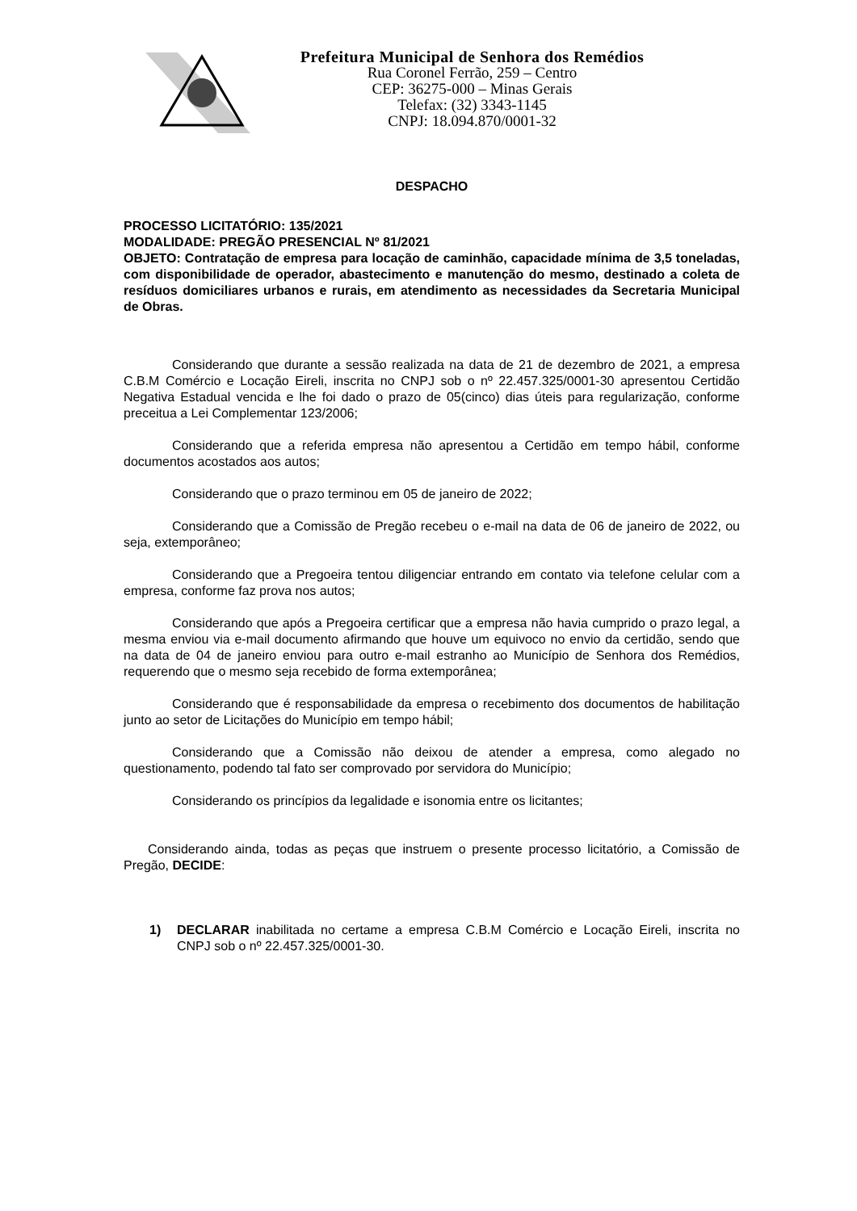Prefeitura Municipal de Senhora dos Remédios
Rua Coronel Ferrão, 259 – Centro
CEP: 36275-000 – Minas Gerais
Telefax: (32) 3343-1145
CNPJ: 18.094.870/0001-32
DESPACHO
PROCESSO LICITATÓRIO: 135/2021
MODALIDADE: PREGÃO PRESENCIAL Nº 81/2021
OBJETO: Contratação de empresa para locação de caminhão, capacidade mínima de 3,5 toneladas, com disponibilidade de operador, abastecimento e manutenção do mesmo, destinado a coleta de resíduos domiciliares urbanos e rurais, em atendimento as necessidades da Secretaria Municipal de Obras.
Considerando que durante a sessão realizada na data de 21 de dezembro de 2021, a empresa C.B.M Comércio e Locação Eireli, inscrita no CNPJ sob o nº 22.457.325/0001-30 apresentou Certidão Negativa Estadual vencida e lhe foi dado o prazo de 05(cinco) dias úteis para regularização, conforme preceitua a Lei Complementar 123/2006;
Considerando que a referida empresa não apresentou a Certidão em tempo hábil, conforme documentos acostados aos autos;
Considerando que o prazo terminou em 05 de janeiro de 2022;
Considerando que a Comissão de Pregão recebeu o e-mail na data de 06 de janeiro de 2022, ou seja, extemporâneo;
Considerando que a Pregoeira tentou diligenciar entrando em contato via telefone celular com a empresa, conforme faz prova nos autos;
Considerando que após a Pregoeira certificar que a empresa não havia cumprido o prazo legal, a mesma enviou via e-mail documento afirmando que houve um equivoco no envio da certidão, sendo que na data de 04 de janeiro enviou para outro e-mail estranho ao Município de Senhora dos Remédios, requerendo que o mesmo seja recebido de forma extemporânea;
Considerando que é responsabilidade da empresa o recebimento dos documentos de habilitação junto ao setor de Licitações do Município em tempo hábil;
Considerando que a Comissão não deixou de atender a empresa, como alegado no questionamento, podendo tal fato ser comprovado por servidora do Município;
Considerando os princípios da legalidade e isonomia entre os licitantes;
Considerando ainda, todas as peças que instruem o presente processo licitatório, a Comissão de Pregão, DECIDE:
1) DECLARAR inabilitada no certame a empresa C.B.M Comércio e Locação Eireli, inscrita no CNPJ sob o nº 22.457.325/0001-30.